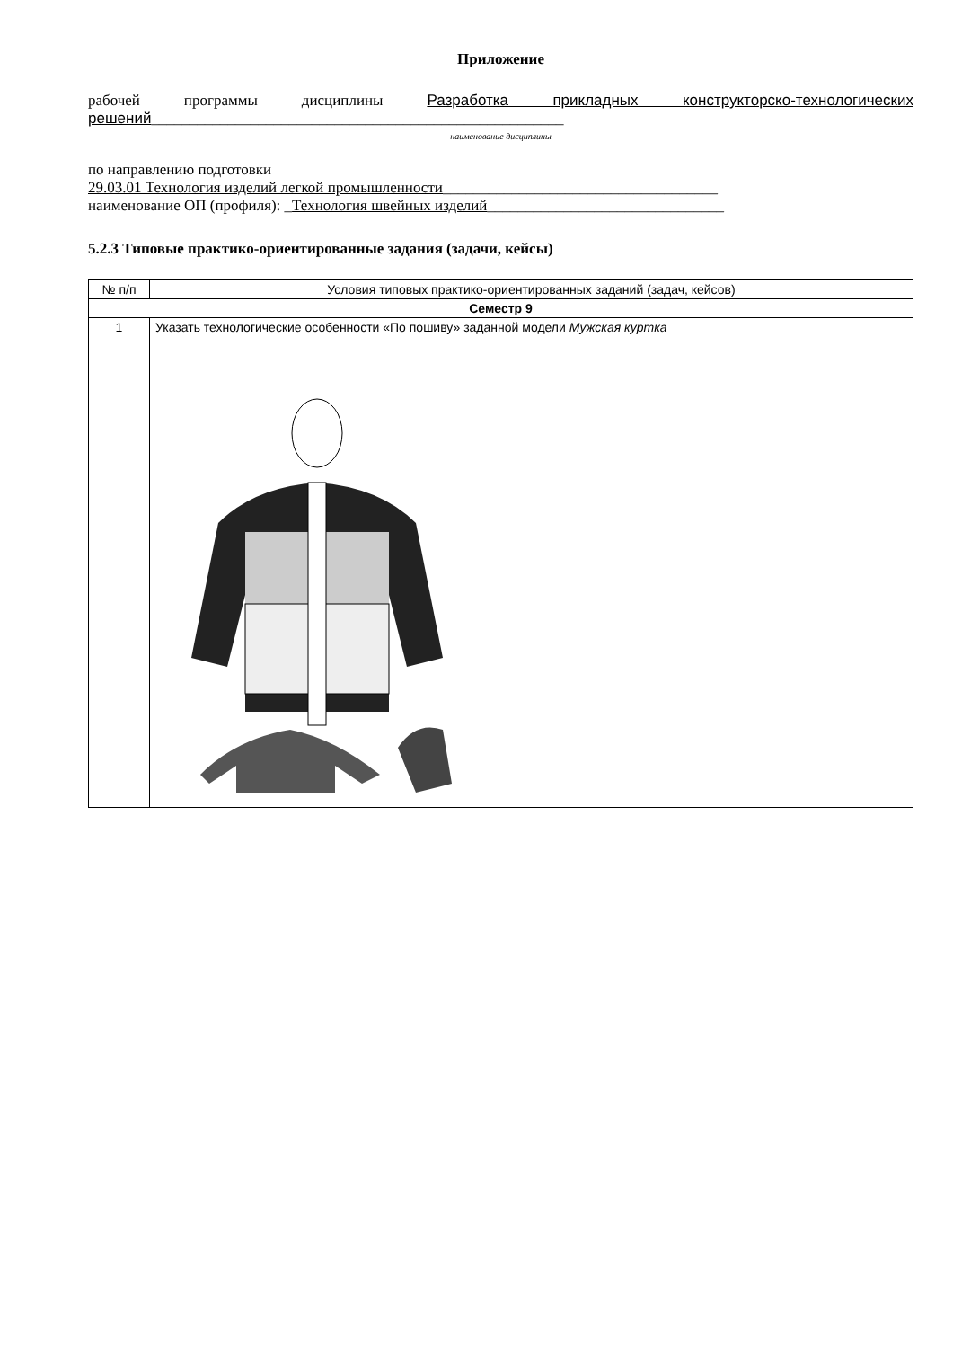Приложение
рабочей программы дисциплины Разработка прикладных конструкторско-технологических решений______________________________________________________
наименование дисциплины
по направлению подготовки
29.03.01 Технология изделий легкой промышленности____________________________________
наименование ОП (профиля): _Технология швейных изделий_______________________________
5.2.3 Типовые практико-ориентированные задания (задачи, кейсы)
| № п/п | Условия типовых практико-ориентированных заданий (задач, кейсов) |
| --- | --- |
| Семестр 9 | |
| 1 | Указать технологические особенности «По пошиву» заданной модели Мужская куртка |